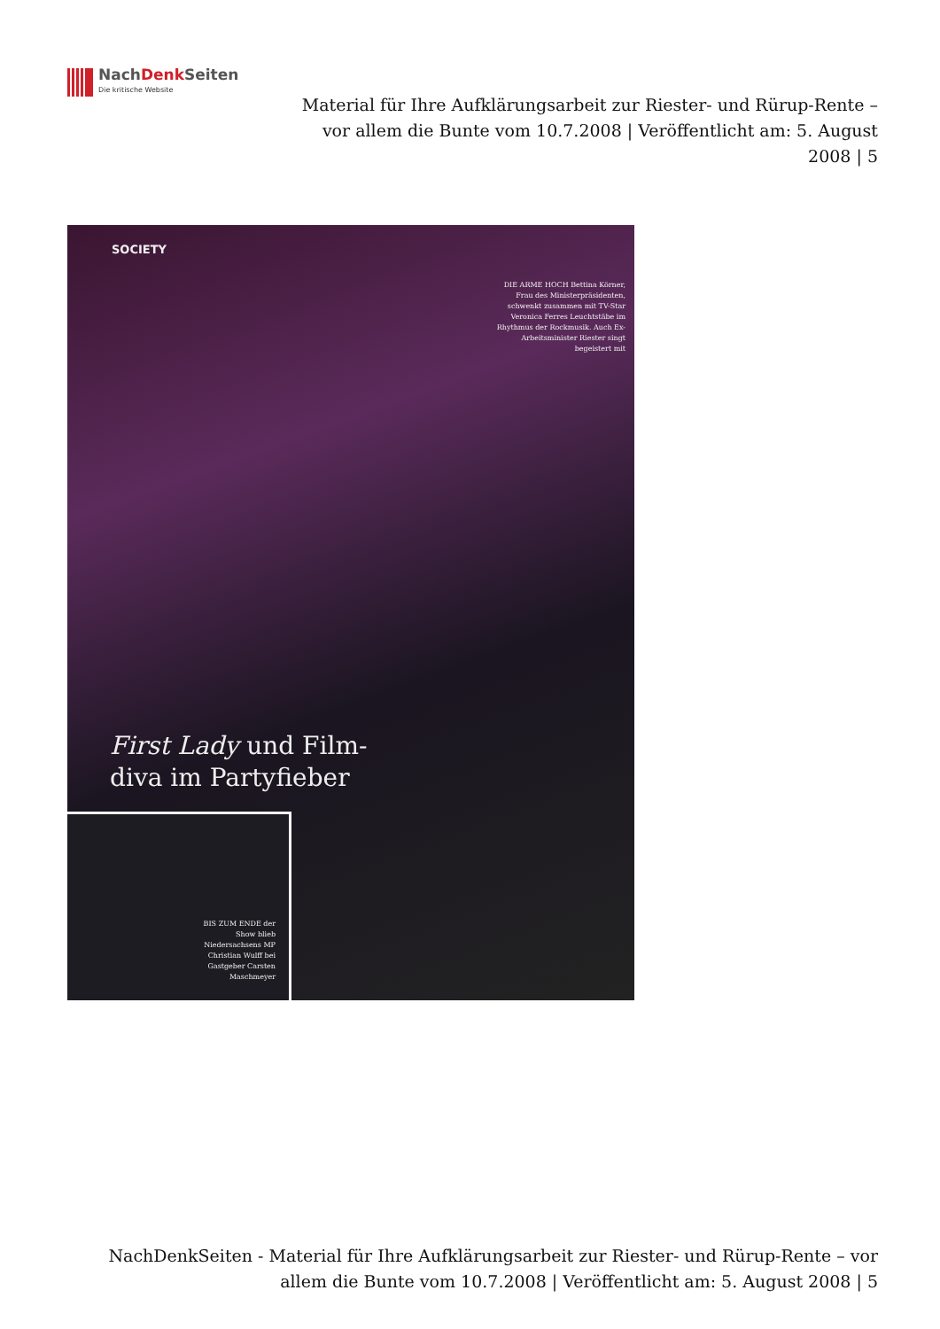NachDenk Seiten
Die kritische Website
Material für Ihre Aufklärungsarbeit zur Riester- und Rürup-Rente – vor allem die Bunte vom 10.7.2008 | Veröffentlicht am: 5. August 2008 | 5
SOCIETY
DIE ARME HOCH Bettina Körner, Frau des Ministerpräsidenten, schwenkt zusammen mit TV-Star Veronica Ferres Leuchtstäbe im Rhythmus der Rockmusik. Auch Ex-Arbeitsminister Riester singt begeistert mit
First Lady und Film-
diva im Partyfieber
BIS ZUM ENDE der Show blieb Niedersachsens MP Christian Wulff bei Gastgeber Carsten Maschmeyer
NachDenkSeiten - Material für Ihre Aufklärungsarbeit zur Riester- und Rürup-Rente – vor allem die Bunte vom 10.7.2008 | Veröffentlicht am: 5. August 2008 | 5